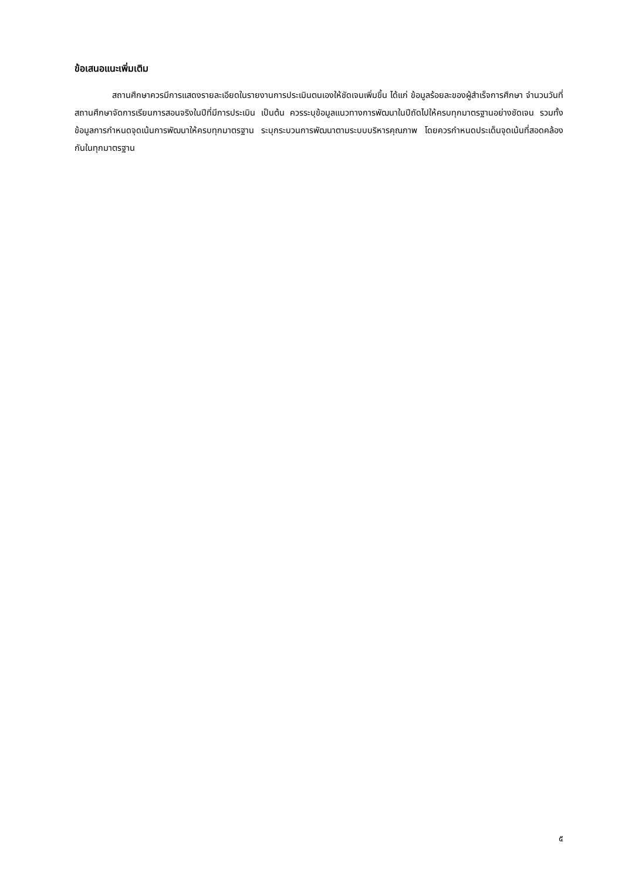ข้อเสนอแนะเพิ่มเติม
สถานศึกษาควรมีการแสดงรายละเอียดในรายงานการประเมินตนเองให้ชัดเจนเพิ่มขึ้น ได้แก่ ข้อมูลร้อยละของผู้สำเร็จการศึกษา จำนวนวันที่สถานศึกษาจัดการเรียนการสอนจริงในปีที่มีการประเมิน เป็นต้น ควรระบุข้อมูลแนวทางการพัฒนาในปีถัดไปให้ครบทุกมาตรฐานอย่างชัดเจน รวมทั้งข้อมูลการกำหนดจุดเน้นการพัฒนาให้ครบทุกมาตรฐาน ระบุกระบวนการพัฒนาตามระบบบริหารคุณภาพ โดยควรกำหนดประเด็นจุดเน้นที่สอดคล้องกันในทุกมาตรฐาน
๕